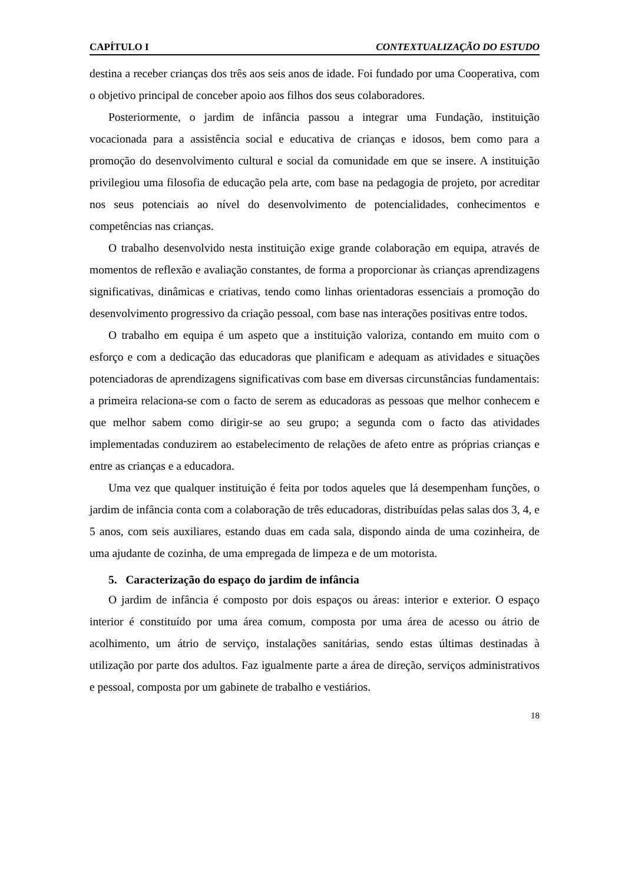CAPÍTULO I CONTEXTUALIZAÇÃO DO ESTUDO
destina a receber crianças dos três aos seis anos de idade. Foi fundado por uma Cooperativa, com o objetivo principal de conceber apoio aos filhos dos seus colaboradores.
Posteriormente, o jardim de infância passou a integrar uma Fundação, instituição vocacionada para a assistência social e educativa de crianças e idosos, bem como para a promoção do desenvolvimento cultural e social da comunidade em que se insere. A instituição privilegiou uma filosofia de educação pela arte, com base na pedagogia de projeto, por acreditar nos seus potenciais ao nível do desenvolvimento de potencialidades, conhecimentos e competências nas crianças.
O trabalho desenvolvido nesta instituição exige grande colaboração em equipa, através de momentos de reflexão e avaliação constantes, de forma a proporcionar às crianças aprendizagens significativas, dinâmicas e criativas, tendo como linhas orientadoras essenciais a promoção do desenvolvimento progressivo da criação pessoal, com base nas interações positivas entre todos.
O trabalho em equipa é um aspeto que a instituição valoriza, contando em muito com o esforço e com a dedicação das educadoras que planificam e adequam as atividades e situações potenciadoras de aprendizagens significativas com base em diversas circunstâncias fundamentais: a primeira relaciona-se com o facto de serem as educadoras as pessoas que melhor conhecem e que melhor sabem como dirigir-se ao seu grupo; a segunda com o facto das atividades implementadas conduzirem ao estabelecimento de relações de afeto entre as próprias crianças e entre as crianças e a educadora.
Uma vez que qualquer instituição é feita por todos aqueles que lá desempenham funções, o jardim de infância conta com a colaboração de três educadoras, distribuídas pelas salas dos 3, 4, e 5 anos, com seis auxiliares, estando duas em cada sala, dispondo ainda de uma cozinheira, de uma ajudante de cozinha, de uma empregada de limpeza e de um motorista.
5. Caracterização do espaço do jardim de infância
O jardim de infância é composto por dois espaços ou áreas: interior e exterior. O espaço interior é constituído por uma área comum, composta por uma área de acesso ou átrio de acolhimento, um átrio de serviço, instalações sanitárias, sendo estas últimas destinadas à utilização por parte dos adultos. Faz igualmente parte a área de direção, serviços administrativos e pessoal, composta por um gabinete de trabalho e vestiários.
18